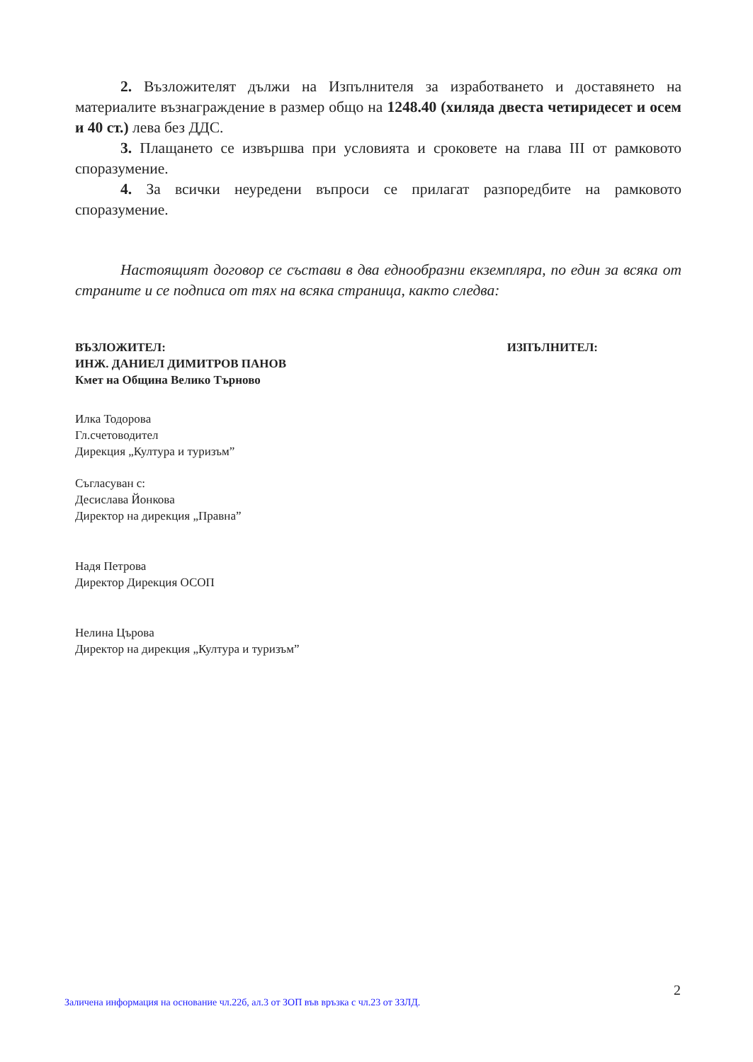2. Възложителят дължи на Изпълнителя за изработването и доставянето на материалите възнаграждение в размер общо на 1248.40 (хиляда двеста четиридесет и осем и 40 ст.) лева без ДДС.
3. Плащането се извършва при условията и сроковете на глава III от рамковото споразумение.
4. За всички неуредени въпроси се прилагат разпоредбите на рамковото споразумение.
Настоящият договор се състави в два еднообразни екземпляра, по един за всяка от страните и се подписа от тях на всяка страница, както следва:
ВЪЗЛОЖИТЕЛ:
ИНЖ. ДАНИЕЛ ДИМИТРОВ ПАНОВ
Кмет на Община Велико Търново
ИЗПЪЛНИТЕЛ:
Илка Тодорова
Гл.счетоводител
Дирекция „Култура и туризъм”
Съгласуван с:
Десислава Йонкова
Директор на дирекция „Правна”
Надя Петрова
Директор Дирекция ОСОП
Нелина Църова
Директор на дирекция „Култура и туризъм”
2
Заличена информация на основание чл.22б, ал.3 от ЗОП във връзка с чл.23 от ЗЗЛД.